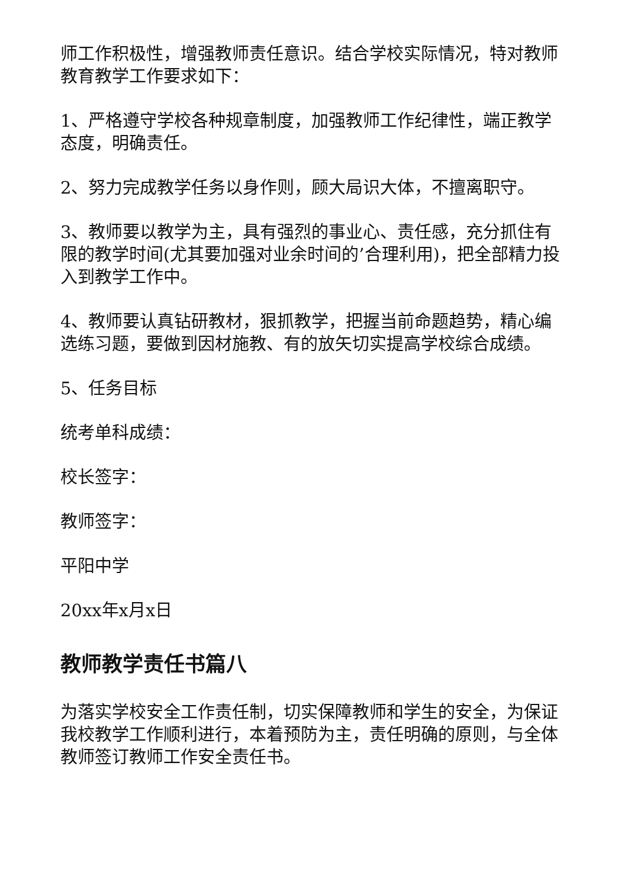师工作积极性，增强教师责任意识。结合学校实际情况，特对教师教育教学工作要求如下：
1、严格遵守学校各种规章制度，加强教师工作纪律性，端正教学态度，明确责任。
2、努力完成教学任务以身作则，顾大局识大体，不擅离职守。
3、教师要以教学为主，具有强烈的事业心、责任感，充分抓住有限的教学时间(尤其要加强对业余时间的’合理利用)，把全部精力投入到教学工作中。
4、教师要认真钻研教材，狠抓教学，把握当前命题趋势，精心编选练习题，要做到因材施教、有的放矢切实提高学校综合成绩。
5、任务目标
统考单科成绩：
校长签字：
教师签字：
平阳中学
20xx年x月x日
教师教学责任书篇八
为落实学校安全工作责任制，切实保障教师和学生的安全，为保证我校教学工作顺利进行，本着预防为主，责任明确的原则，与全体教师签订教师工作安全责任书。